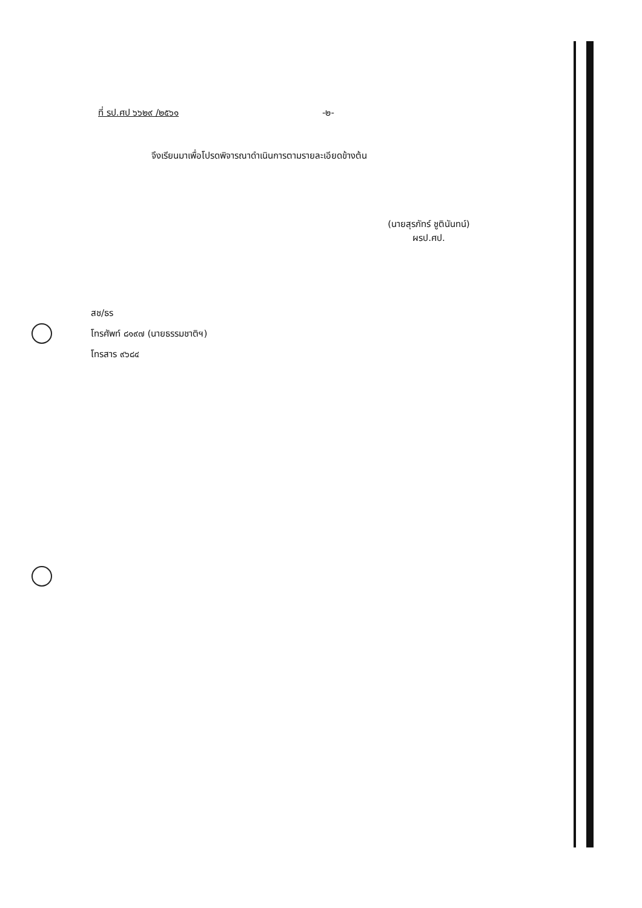ที่ รป.ศป ๖๖๒๙ /๒๕๖๑ -๒-
จึงเรียนมาเพื่อโปรดพิจารณาดำเนินการตามรายละเอียดข้างต้น
(นายสุรภัทร์ ชูตินันทน์)
ผรป.ศป.
สช/ธร
โทรศัพท์ ๘๑๙๗ (นายธรรมชาติฯ)
โทรสาร ๙๖๘๔